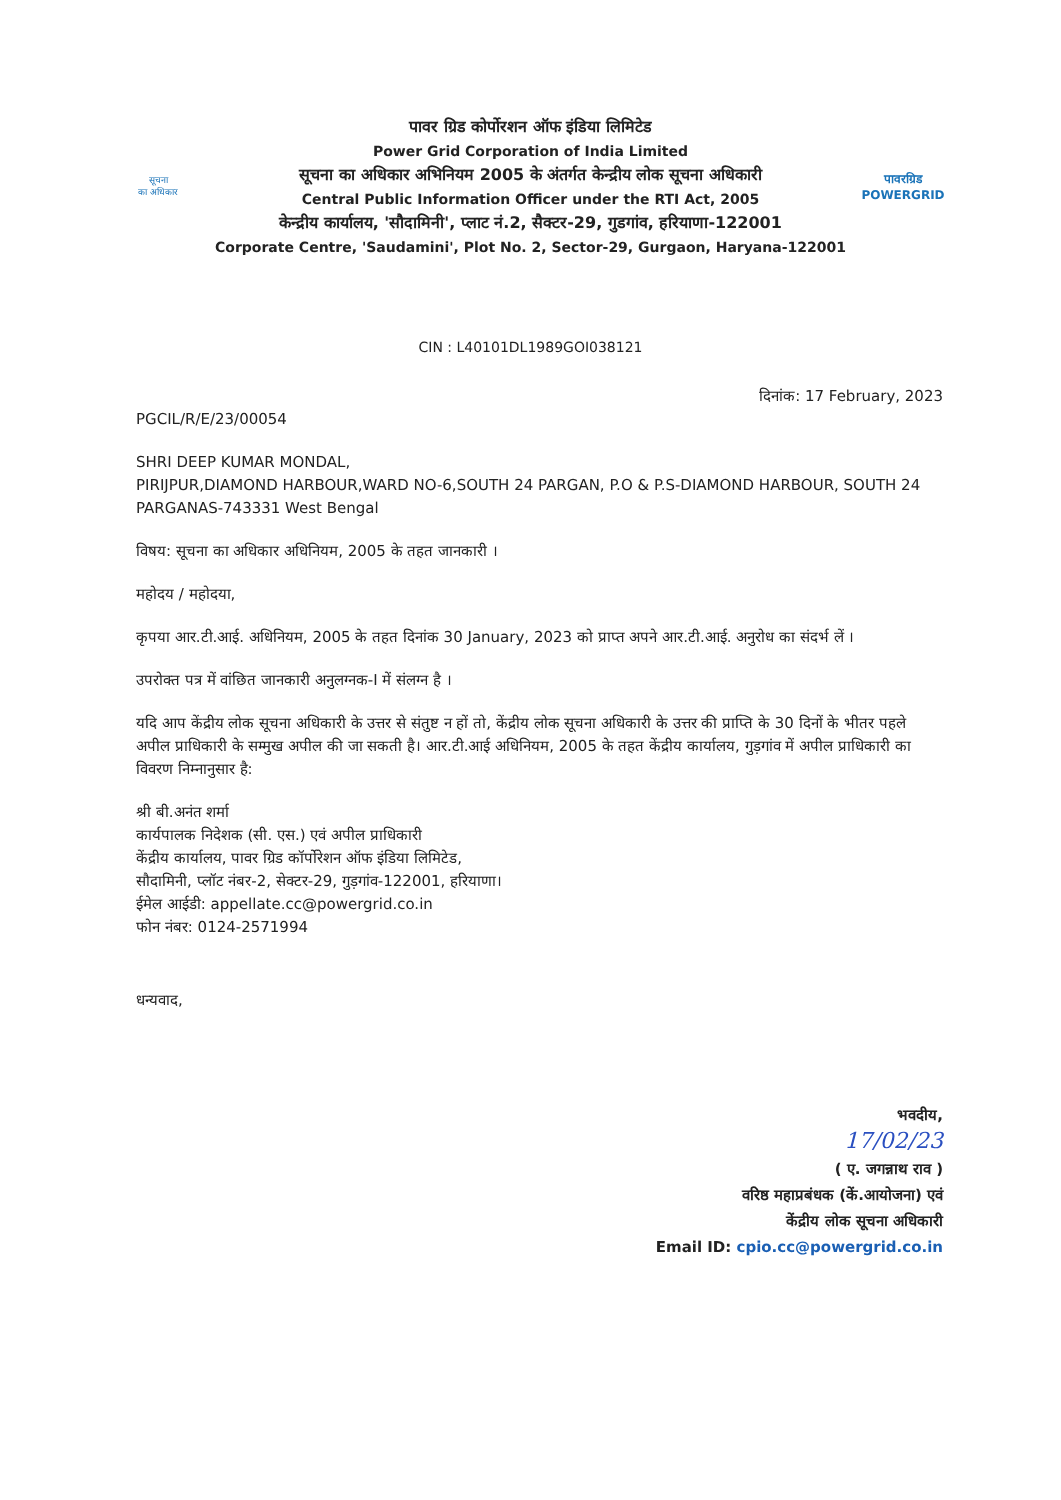सूचना
का अधिकार
पावर ग्रिड कोर्पोरशन ऑफ इंडिया लिमिटेड
Power Grid Corporation of India Limited
सूचना का अधिकार अभिनियम 2005 के अंतर्गत केन्द्रीय लोक सूचना अधिकारी
Central Public Information Officer under the RTI Act, 2005
केन्द्रीय कार्यालय, 'सौदामिनी', प्लाट नं.2, सैक्टर-29, गुडगांव, हरियाणा-122001
Corporate Centre, 'Saudamini', Plot No. 2, Sector-29, Gurgaon, Haryana-122001
पावरग्रिड
POWERGRID
CIN : L40101DL1989GOI038121
दिनांक: 17 February, 2023
PGCIL/R/E/23/00054
SHRI DEEP KUMAR MONDAL,
PIRIJPUR,DIAMOND HARBOUR,WARD NO-6,SOUTH 24 PARGAN, P.O & P.S-DIAMOND HARBOUR, SOUTH 24 PARGANAS-743331 West Bengal
विषय: सूचना का अधिकार अधिनियम, 2005 के तहत जानकारी ।
महोदय / महोदया,
कृपया आर.टी.आई. अधिनियम, 2005 के तहत दिनांक 30 January, 2023 को प्राप्त अपने आर.टी.आई. अनुरोध का संदर्भ लें ।
उपरोक्त पत्र में वांछित जानकारी अनुलग्नक-I में संलग्न है ।
यदि आप केंद्रीय लोक सूचना अधिकारी के उत्तर से संतुष्ट न हों तो, केंद्रीय लोक सूचना अधिकारी के उत्तर की प्राप्ति के 30 दिनों के भीतर पहले अपील प्राधिकारी के सम्मुख अपील की जा सकती है। आर.टी.आई अधिनियम, 2005 के तहत केंद्रीय कार्यालय, गुड़गांव में अपील प्राधिकारी का विवरण निम्नानुसार है:
श्री बी.अनंत शर्मा
कार्यपालक निदेशक (सी. एस.) एवं अपील प्राधिकारी
केंद्रीय कार्यालय, पावर ग्रिड कॉर्पोरेशन ऑफ इंडिया लिमिटेड,
सौदामिनी, प्लॉट नंबर-2, सेक्टर-29, गुड़गांव-122001, हरियाणा।
ईमेल आईडी: appellate.cc@powergrid.co.in
फोन नंबर: 0124-2571994
धन्यवाद,
भवदीय,
17/02/23
( ए. जगन्नाथ राव )
वरिष्ठ महाप्रबंधक (कें.आयोजना) एवं
केंद्रीय लोक सूचना अधिकारी
Email ID: cpio.cc@powergrid.co.in